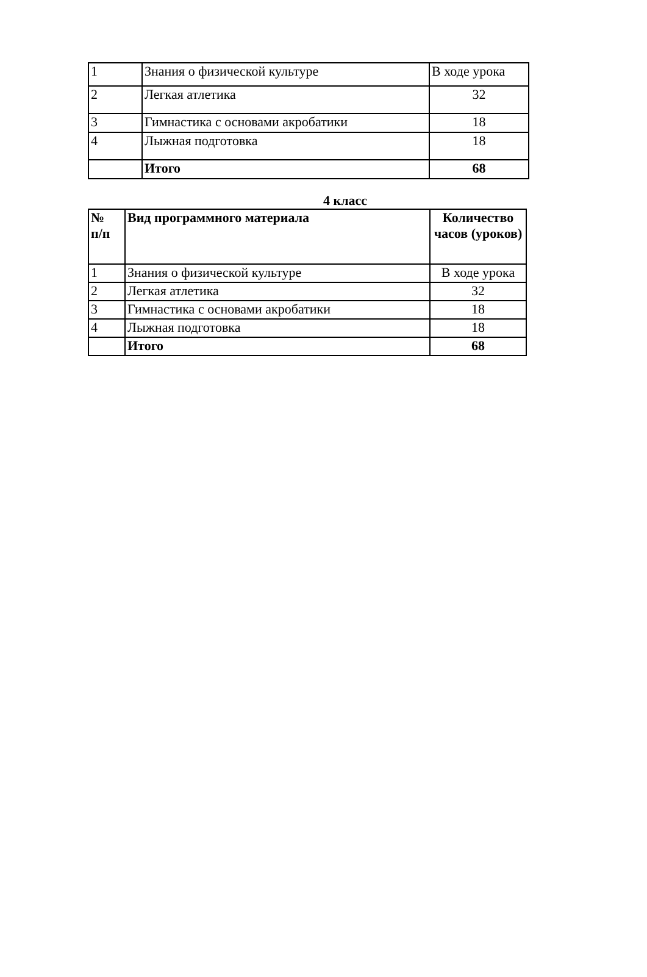| 1 | Знания о физической культуре | В ходе урока |
| 2 | Легкая атлетика | 32 |
| 3 | Гимнастика с основами акробатики | 18 |
| 4 | Лыжная подготовка | 18 |
| | Итого | 68 |
4 класс
| № п/п | Вид программного материала | Количество часов (уроков) |
| --- | --- | --- |
| 1 | Знания о физической культуре | В ходе урока |
| 2 | Легкая атлетика | 32 |
| 3 | Гимнастика с основами акробатики | 18 |
| 4 | Лыжная подготовка | 18 |
| | Итого | 68 |